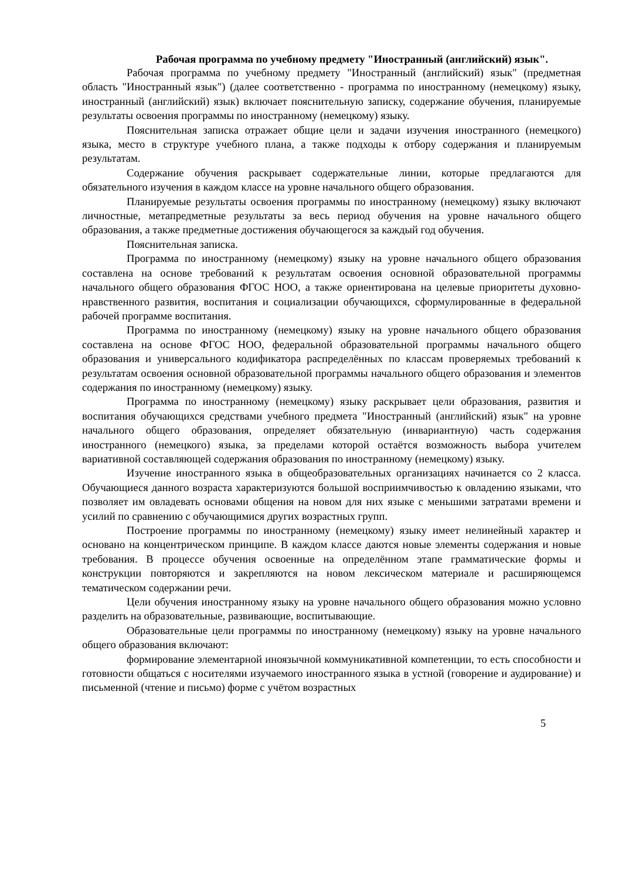Рабочая программа по учебному предмету "Иностранный (английский) язык".
Рабочая программа по учебному предмету "Иностранный (английский) язык" (предметная область "Иностранный язык") (далее соответственно - программа по иностранному (немецкому) языку, иностранный (английский) язык) включает пояснительную записку, содержание обучения, планируемые результаты освоения программы по иностранному (немецкому) языку.
Пояснительная записка отражает общие цели и задачи изучения иностранного (немецкого) языка, место в структуре учебного плана, а также подходы к отбору содержания и планируемым результатам.
Содержание обучения раскрывает содержательные линии, которые предлагаются для обязательного изучения в каждом классе на уровне начального общего образования.
Планируемые результаты освоения программы по иностранному (немецкому) языку включают личностные, метапредметные результаты за весь период обучения на уровне начального общего образования, а также предметные достижения обучающегося за каждый год обучения.
Пояснительная записка.
Программа по иностранному (немецкому) языку на уровне начального общего образования составлена на основе требований к результатам освоения основной образовательной программы начального общего образования ФГОС НОО, а также ориентирована на целевые приоритеты духовно-нравственного развития, воспитания и социализации обучающихся, сформулированные в федеральной рабочей программе воспитания.
Программа по иностранному (немецкому) языку на уровне начального общего образования составлена на основе ФГОС НОО, федеральной образовательной программы начального общего образования и универсального кодификатора распределённых по классам проверяемых требований к результатам освоения основной образовательной программы начального общего образования и элементов содержания по иностранному (немецкому) языку.
Программа по иностранному (немецкому) языку раскрывает цели образования, развития и воспитания обучающихся средствами учебного предмета "Иностранный (английский) язык" на уровне начального общего образования, определяет обязательную (инвариантную) часть содержания иностранного (немецкого) языка, за пределами которой остаётся возможность выбора учителем вариативной составляющей содержания образования по иностранному (немецкому) языку.
Изучение иностранного языка в общеобразовательных организациях начинается со 2 класса. Обучающиеся данного возраста характеризуются большой восприимчивостью к овладению языками, что позволяет им овладевать основами общения на новом для них языке с меньшими затратами времени и усилий по сравнению с обучающимися других возрастных групп.
Построение программы по иностранному (немецкому) языку имеет нелинейный характер и основано на концентрическом принципе. В каждом классе даются новые элементы содержания и новые требования. В процессе обучения освоенные на определённом этапе грамматические формы и конструкции повторяются и закрепляются на новом лексическом материале и расширяющемся тематическом содержании речи.
Цели обучения иностранному языку на уровне начального общего образования можно условно разделить на образовательные, развивающие, воспитывающие.
Образовательные цели программы по иностранному (немецкому) языку на уровне начального общего образования включают:
формирование элементарной иноязычной коммуникативной компетенции, то есть способности и готовности общаться с носителями изучаемого иностранного языка в устной (говорение и аудирование) и письменной (чтение и письмо) форме с учётом возрастных
5